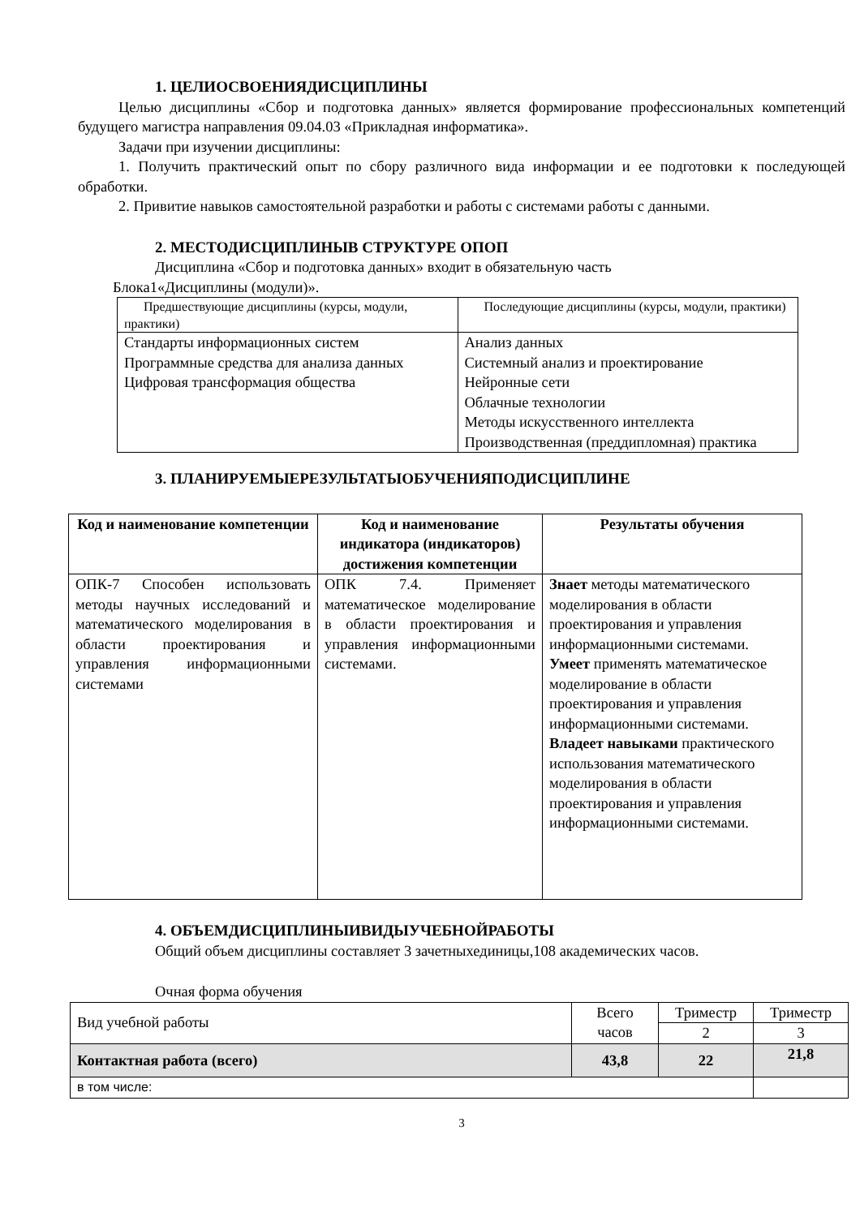1. ЦЕЛИОСВОЕНИЯДИСЦИПЛИНЫ
Целью дисциплины «Сбор и подготовка данных» является формирование профессиональных компетенций будущего магистра направления 09.04.03 «Прикладная информатика».
Задачи при изучении дисциплины:
1. Получить практический опыт по сбору различного вида информации и ее подготовки к последующей обработки.
2. Привитие навыков самостоятельной разработки и работы с системами работы с данными.
2. МЕСТОДИСЦИПЛИНЫВ СТРУКТУРЕ ОПОП
Дисциплина «Сбор и подготовка данных» входит в обязательную часть
Блока1«Дисциплины (модули)».
| Предшествующие дисциплины (курсы, модули, практики) | Последующие дисциплины (курсы, модули, практики) |
| Стандарты информационных систем Программные средства для анализа данных Цифровая трансформация общества | Анализ данных Системный анализ и проектирование Нейронные сети Облачные технологии Методы искусственного интеллекта Производственная (преддипломная) практика |
3. ПЛАНИРУЕМЫЕРЕЗУЛЬТАТЫОБУЧЕНИЯПОДИСЦИПЛИНЕ
| Код и наименование компетенции | Код и наименование индикатора (индикаторов) достижения компетенции | Результаты обучения |
| --- | --- | --- |
| ОПК-7 Способен использовать методы научных исследований и математического моделирования в области проектирования и управления информационными системами | ОПК 7.4. Применяет математическое моделирование в области проектирования и управления информационными системами. | Знает методы математического моделирования в области проектирования и управления информационными системами. Умеет применять математическое моделирование в области проектирования и управления информационными системами. Владеет навыками практического использования математического моделирования в области проектирования и управления информационными системами. |
4. ОБЪЕМДИСЦИПЛИНЫИВИДЫУЧЕБНОЙРАБОТЫ
Общий объем дисциплины составляет 3 зачетныхединицы,108 академических часов.
Очная форма обучения
| Вид учебной работы | Всего часов | Триместр | Триместр |
| | | 2 | 3 |
| Контактная работа (всего) | 43,8 | 22 | 21,8 |
| в том числе: | | | |
3